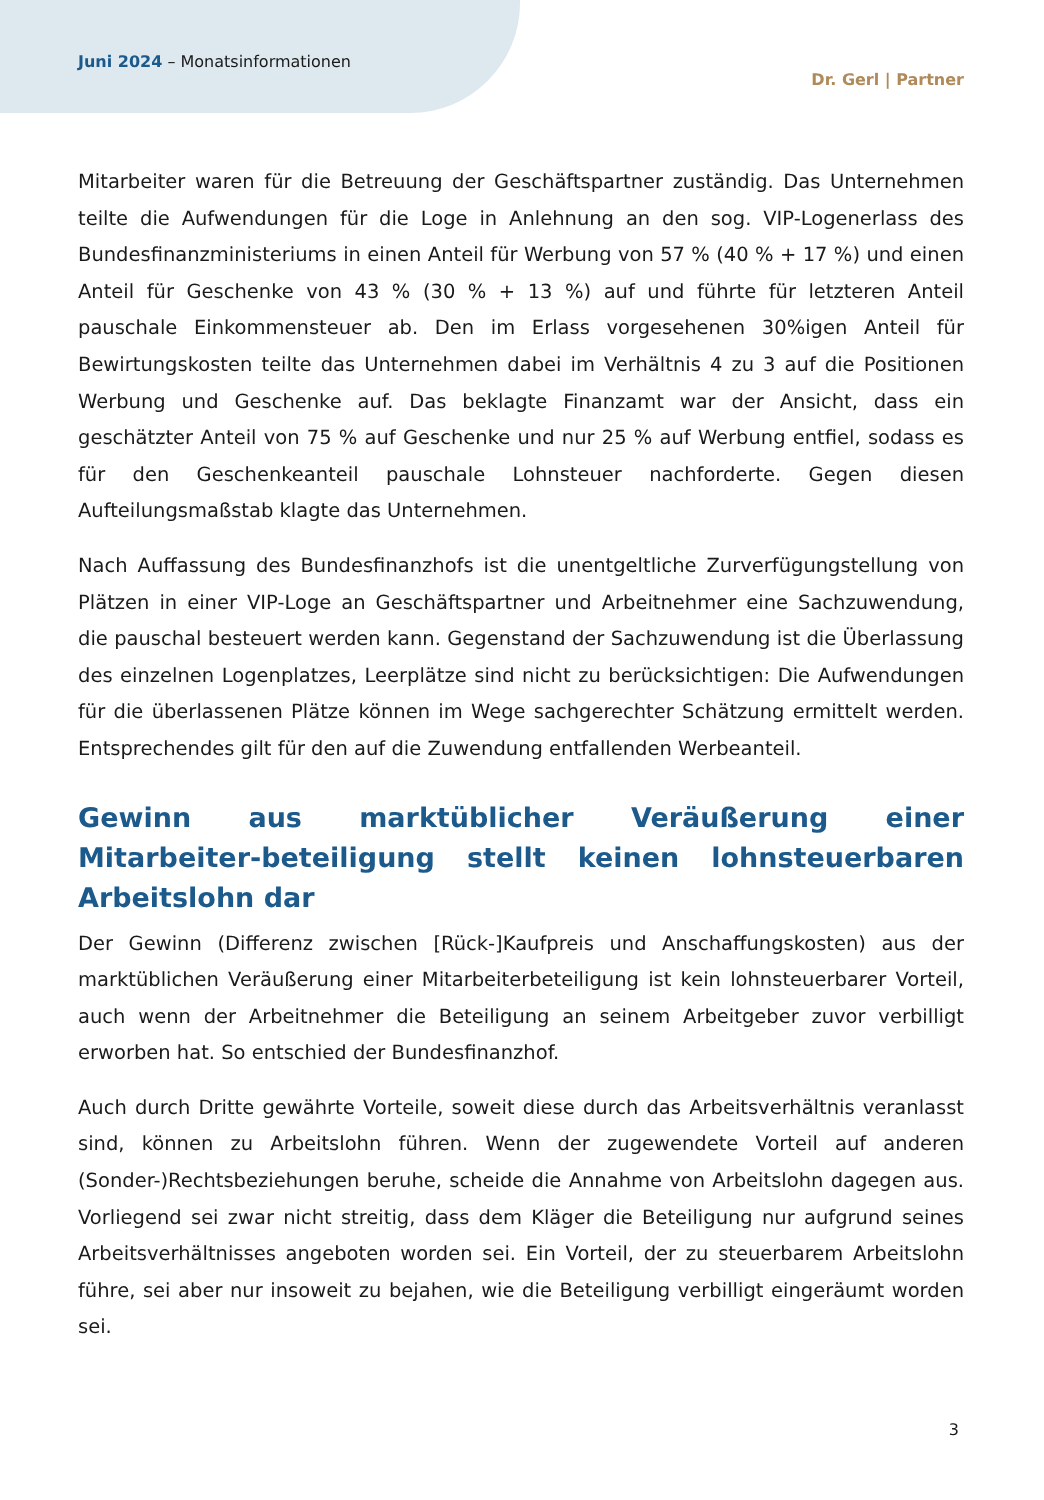Juni 2024 – Monatsinformationen
Dr. Gerl | Partner
Mitarbeiter waren für die Betreuung der Geschäftspartner zuständig. Das Unternehmen teilte die Aufwendungen für die Loge in Anlehnung an den sog. VIP-Logenerlass des Bundesfinanzministeriums in einen Anteil für Werbung von 57 % (40 % + 17 %) und einen Anteil für Geschenke von 43 % (30 % + 13 %) auf und führte für letzteren Anteil pauschale Einkommensteuer ab. Den im Erlass vorgesehenen 30%igen Anteil für Bewirtungskosten teilte das Unternehmen dabei im Verhältnis 4 zu 3 auf die Positionen Werbung und Geschenke auf. Das beklagte Finanzamt war der Ansicht, dass ein geschätzter Anteil von 75 % auf Geschenke und nur 25 % auf Werbung entfiel, sodass es für den Geschenkeanteil pauschale Lohnsteuer nachforderte. Gegen diesen Aufteilungsmaßstab klagte das Unternehmen.
Nach Auffassung des Bundesfinanzhofs ist die unentgeltliche Zurverfügungstellung von Plätzen in einer VIP-Loge an Geschäftspartner und Arbeitnehmer eine Sachzuwendung, die pauschal besteuert werden kann. Gegenstand der Sachzuwendung ist die Überlassung des einzelnen Logenplatzes, Leerplätze sind nicht zu berücksichtigen: Die Aufwendungen für die überlassenen Plätze können im Wege sachgerechter Schätzung ermittelt werden. Entsprechendes gilt für den auf die Zuwendung entfallenden Werbeanteil.
Gewinn aus marktüblicher Veräußerung einer Mitarbeiter-beteiligung stellt keinen lohnsteuerbaren Arbeitslohn dar
Der Gewinn (Differenz zwischen [Rück-]Kaufpreis und Anschaffungskosten) aus der marktüblichen Veräußerung einer Mitarbeiterbeteiligung ist kein lohnsteuerbarer Vorteil, auch wenn der Arbeitnehmer die Beteiligung an seinem Arbeitgeber zuvor verbilligt erworben hat. So entschied der Bundesfinanzhof.
Auch durch Dritte gewährte Vorteile, soweit diese durch das Arbeitsverhältnis veranlasst sind, können zu Arbeitslohn führen. Wenn der zugewendete Vorteil auf anderen (Sonder-)Rechtsbeziehungen beruhe, scheide die Annahme von Arbeitslohn dagegen aus. Vorliegend sei zwar nicht streitig, dass dem Kläger die Beteiligung nur aufgrund seines Arbeitsverhältnisses angeboten worden sei. Ein Vorteil, der zu steuerbarem Arbeitslohn führe, sei aber nur insoweit zu bejahen, wie die Beteiligung verbilligt eingeräumt worden sei.
3